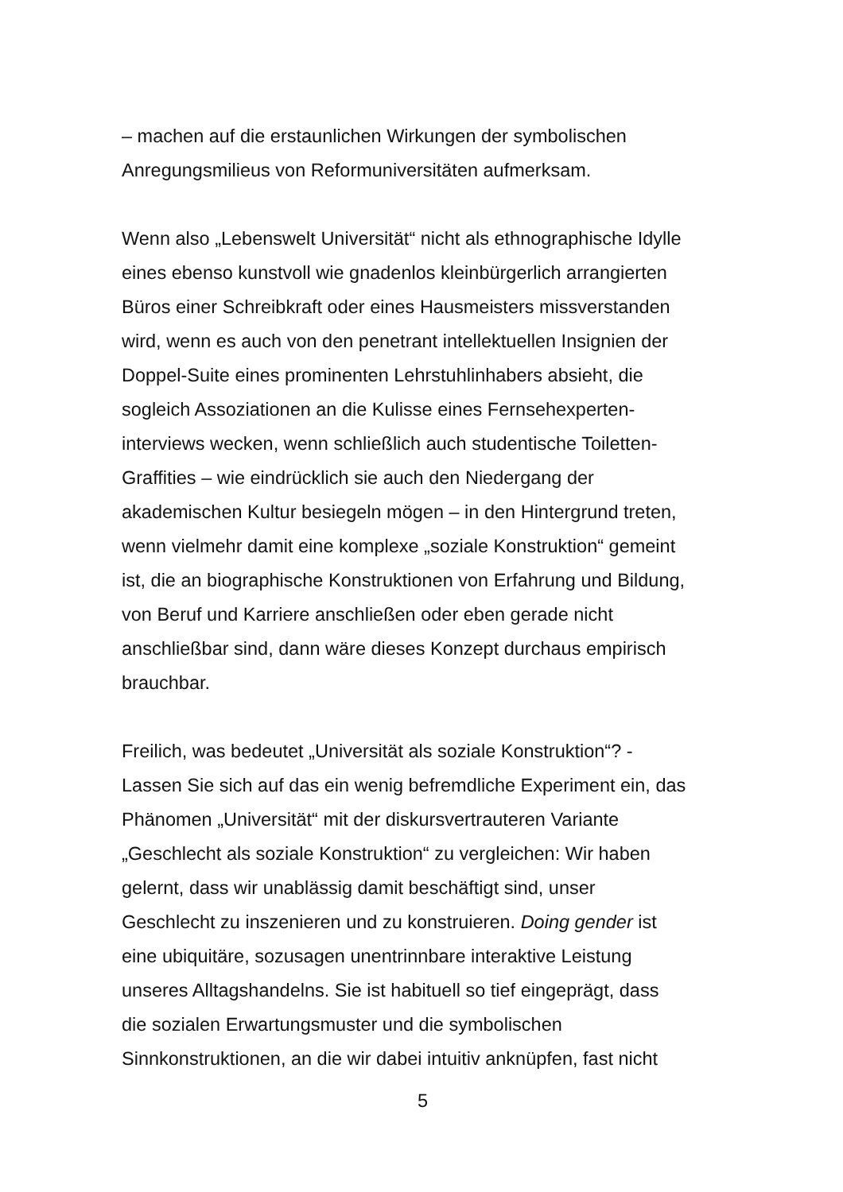– machen auf die erstaunlichen Wirkungen der symbolischen
Anregungsmilieus von Reformuniversitäten aufmerksam.
Wenn also „Lebenswelt Universität“ nicht als ethnographische Idylle
eines ebenso kunstvoll wie gnadenlos kleinbürgerlich arrangierten
Büros einer Schreibkraft oder eines Hausmeisters missverstanden
wird, wenn es auch von den penetrant intellektuellen Insignien der
Doppel-Suite eines prominenten Lehrstuhlinhabers absieht, die
sogleich Assoziationen an die Kulisse eines Fernsehexperten-
interviews wecken, wenn schließlich auch studentische Toiletten-
Graffities – wie eindrücklich sie auch den Niedergang der
akademischen Kultur besiegeln mögen – in den Hintergrund treten,
wenn vielmehr damit eine komplexe „soziale Konstruktion“ gemeint
ist, die an biographische Konstruktionen von Erfahrung und Bildung,
von Beruf und Karriere anschließen oder eben gerade nicht
anschließbar sind, dann wäre dieses Konzept durchaus empirisch
brauchbar.
Freilich, was bedeutet „Universität als soziale Konstruktion“? -
Lassen Sie sich auf das ein wenig befremdliche Experiment ein, das
Phänomen „Universität“ mit der diskursvertrauteren Variante
„Geschlecht als soziale Konstruktion“ zu vergleichen: Wir haben
gelernt, dass wir unablässig damit beschäftigt sind, unser
Geschlecht zu inszenieren und zu konstruieren. Doing gender ist
eine ubiquitäre, sozusagen unentrinnbare interaktive Leistung
unseres Alltagshandelns. Sie ist habituell so tief eingeprägt, dass
die sozialen Erwartungsmuster und die symbolischen
Sinnkonstruktionen, an die wir dabei intuitiv anknüpfen, fast nicht
5